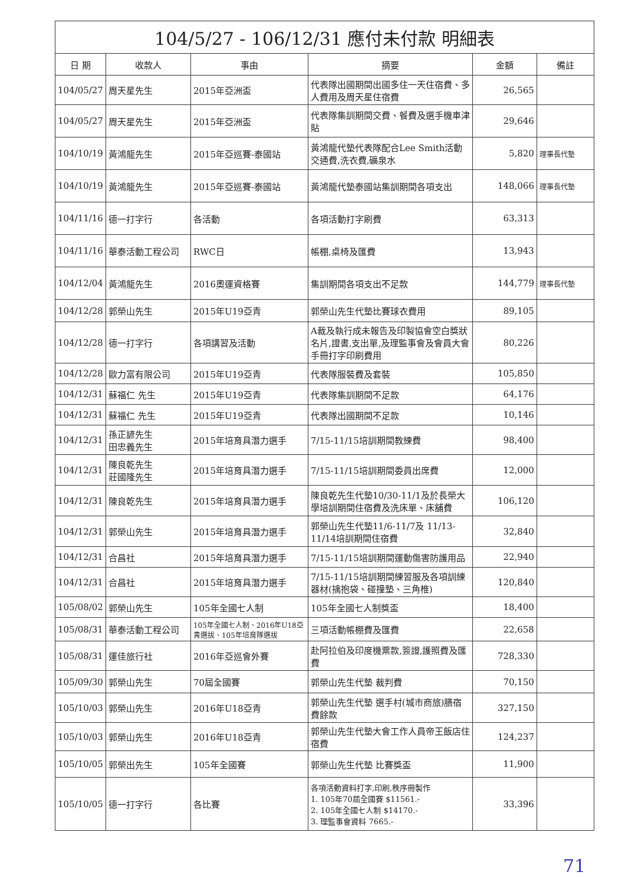| 104/5/27 - 106/12/31 應付未付款 明細表 | | | | | |
| 日 期 | 收款人 | 事由 | 摘要 | 金額 | 備註 |
| 104/05/27 | 周天星先生 | 2015年亞洲盃 | 代表隊出國期間出國多住一天住宿費、多人費用及周天星住宿費 | 26,565 | |
| 104/05/27 | 周天星先生 | 2015年亞洲盃 | 代表隊集訓期間交費、餐費及選手機車津貼 | 29,646 | |
| 104/10/19 | 黃鴻龍先生 | 2015年亞巡賽-泰國站 | 黃鴻龍代墊代表隊配合Lee Smith活動交通費,洗衣費,礦泉水 | 5,820 | 理事長代墊 |
| 104/10/19 | 黃鴻龍先生 | 2015年亞巡賽-泰國站 | 黃鴻龍代墊泰國站集訓期間各項支出 | 148,066 | 理事長代墊 |
| 104/11/16 | 德一打字行 | 各活動 | 各項活動打字刷費 | 63,313 | |
| 104/11/16 | 華泰活動工程公司 | RWC日 | 帳棚,桌椅及匯費 | 13,943 | |
| 104/12/04 | 黃鴻龍先生 | 2016奧運資格賽 | 集訓期間各項支出不足款 | 144,779 | 理事長代墊 |
| 104/12/28 | 郭榮山先生 | 2015年U19亞青 | 郭榮山先生代墊比賽球衣費用 | 89,105 | |
| 104/12/28 | 德一打字行 | 各項講習及活動 | A裁及執行成未報告及印製協會空白獎狀名片,證書,支出單,及理監事會及會員大會手冊打字印刷費用 | 80,226 | |
| 104/12/28 | 歐力富有限公司 | 2015年U19亞青 | 代表隊服裝費及套裝 | 105,850 | |
| 104/12/31 | 蘇福仁 先生 | 2015年U19亞青 | 代表隊集訓期間不足款 | 64,176 | |
| 104/12/31 | 蘇福仁 先生 | 2015年U19亞青 | 代表隊出國期間不足款 | 10,146 | |
| 104/12/31 | 孫正諺先生 田忠義先生 | 2015年培育具潛力選手 | 7/15-11/15培訓期間教練費 | 98,400 | |
| 104/12/31 | 陳良乾先生 莊國隆先生 | 2015年培育具潛力選手 | 7/15-11/15培訓期間委員出席費 | 12,000 | |
| 104/12/31 | 陳良乾先生 | 2015年培育具潛力選手 | 陳良乾先生代墊10/30-11/1及於長榮大學培訓期間住宿費及洗床單、床舖費 | 106,120 | |
| 104/12/31 | 郭榮山先生 | 2015年培育具潛力選手 | 郭榮山先生代墊11/6-11/7及 11/13-11/14培訓期間住宿費 | 32,840 | |
| 104/12/31 | 合昌社 | 2015年培育具潛力選手 | 7/15-11/15培訓期間運動傷害防護用品 | 22,940 | |
| 104/12/31 | 合昌社 | 2015年培育具潛力選手 | 7/15-11/15培訓期間練習服及各項訓練器材(擒抱袋、碰撞墊、三角椎) | 120,840 | |
| 105/08/02 | 郭榮山先生 | 105年全國七人制 | 105年全國七人制獎盃 | 18,400 | |
| 105/08/31 | 華泰活動工程公司 | 105年全國七人制、2016年U18亞青選拔、105年培育隊選拔 | 三項活動帳棚費及匯費 | 22,658 | |
| 105/08/31 | 運佳旅行社 | 2016年亞巡會外賽 | 赴阿拉伯及印度機票款,簽證,護照費及匯費 | 728,330 | |
| 105/09/30 | 郭榮山先生 | 70屆全國賽 | 郭榮山先生代墊 裁判費 | 70,150 | |
| 105/10/03 | 郭榮山先生 | 2016年U18亞青 | 郭榮山先生代墊 選手村(城市商旅)膳宿費餘款 | 327,150 | |
| 105/10/03 | 郭榮山先生 | 2016年U18亞青 | 郭榮山先生代墊大會工作人員帝王飯店住宿費 | 124,237 | |
| 105/10/05 | 郭榮出先生 | 105年全國賽 | 郭榮山先生代墊 比賽獎盃 | 11,900 | |
| 105/10/05 | 德一打字行 | 各比賽 | 各項活動資料打字,印刷,秩序冊製作 1. 105年70屆全國賽 $11561.- 2. 105年全國七人制 $14170.- 3. 理監事會資料 7665.- | 33,396 | |
71